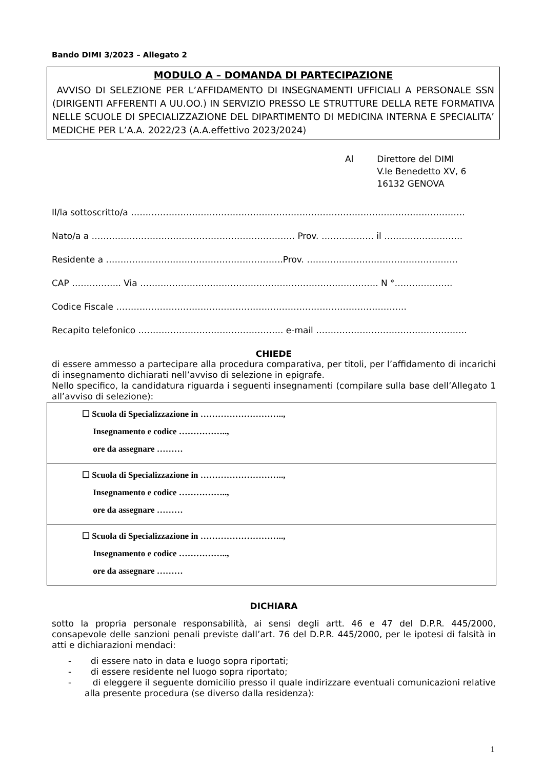Bando DIMI 3/2023 – Allegato 2
MODULO A – DOMANDA DI PARTECIPAZIONE
AVVISO DI SELEZIONE PER L’AFFIDAMENTO DI INSEGNAMENTI UFFICIALI A PERSONALE SSN (DIRIGENTI AFFERENTI A UU.OO.) IN SERVIZIO PRESSO LE STRUTTURE DELLA RETE FORMATIVA NELLE SCUOLE DI SPECIALIZZAZIONE DEL DIPARTIMENTO DI MEDICINA INTERNA E SPECIALITA’ MEDICHE PER L’A.A. 2022/23 (A.A.effettivo 2023/2024)
Al Direttore del DIMI
V.le Benedetto XV, 6
16132 GENOVA
Il/la sottoscritto/a …………………………………………………………………………………………………….
Nato/a a ……………………………………………………………. Prov. ……………… il ………………………
Residente a …………………………………………………….Prov. …………………………………………….
CAP …………….. Via ………………………………………………………………………. N °………………..
Codice Fiscale ……………………………………………………………………………………….
Recapito telefonico ………………………………………….. e-mail …………………………………………….
CHIEDE
di essere ammesso a partecipare alla procedura comparativa, per titoli, per l’affidamento di incarichi di insegnamento dichiarati nell’avviso di selezione in epigrafe.
Nello specifico, la candidatura riguarda i seguenti insegnamenti (compilare sulla base dell’Allegato 1 all’avviso di selezione):
| ☐ Scuola di Specializzazione in ……………………….., Insegnamento e codice …………….., ore da assegnare ……… |
| ☐ Scuola di Specializzazione in ……………………….., Insegnamento e codice …………….., ore da assegnare ……… |
| ☐ Scuola di Specializzazione in ……………………….., Insegnamento e codice …………….., ore da assegnare ……… |
DICHIARA
sotto la propria personale responsabilità, ai sensi degli artt. 46 e 47 del D.P.R. 445/2000, consapevole delle sanzioni penali previste dall’art. 76 del D.P.R. 445/2000, per le ipotesi di falsità in atti e dichiarazioni mendaci:
- di essere nato in data e luogo sopra riportati;
- di essere residente nel luogo sopra riportato;
- di eleggere il seguente domicilio presso il quale indirizzare eventuali comunicazioni relative alla presente procedura (se diverso dalla residenza):
1